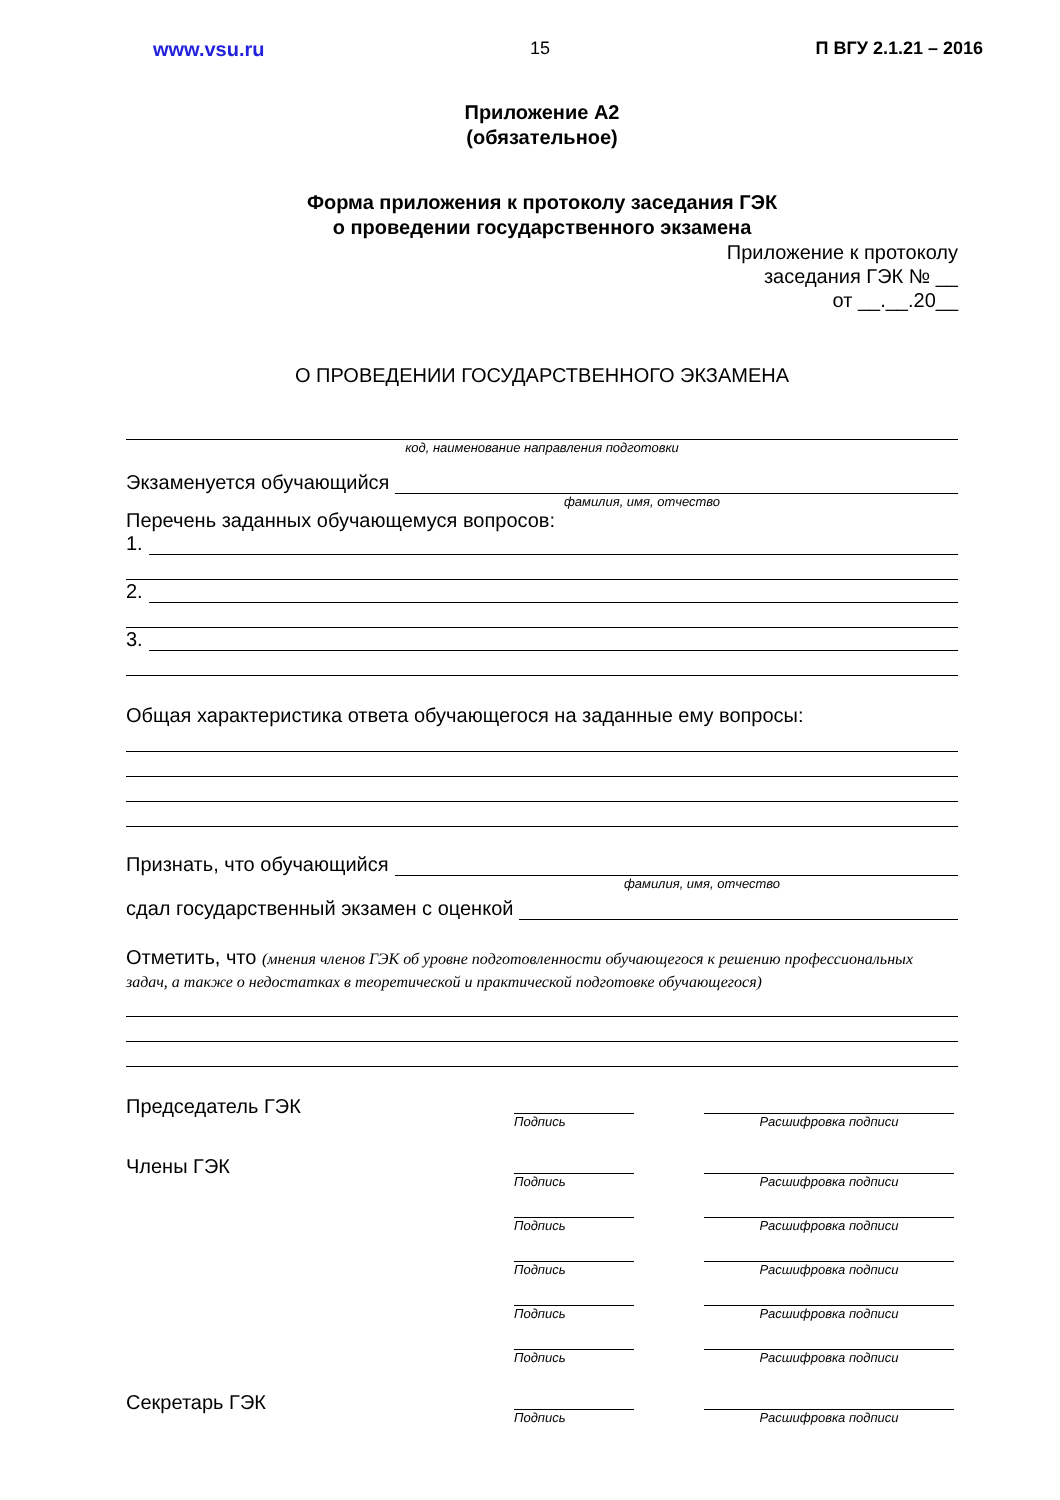www.vsu.ru 15 П ВГУ 2.1.21 – 2016
Приложение А2
(обязательное)
Форма приложения к протоколу заседания ГЭК
о проведении государственного экзамена
Приложение к протоколу
заседания ГЭК № __
от __.__.20__
О ПРОВЕДЕНИИ ГОСУДАРСТВЕННОГО ЭКЗАМЕНА
код, наименование направления подготовки
Экзаменуется обучающийся
фамилия, имя, отчество
Перечень заданных обучающемуся вопросов:
1.
2.
3.
Общая характеристика ответа обучающегося на заданные ему вопросы:
Признать, что обучающийся
фамилия, имя, отчество
сдал государственный экзамен с оценкой
Отметить, что (мнения членов ГЭК об уровне подготовленности обучающегося к решению профессиональных задач, а также о недостатках в теоретической и практической подготовке обучающегося)
Председатель ГЭК
Подпись Расшифровка подписи
Члены ГЭК
Подпись Расшифровка подписи
Подпись Расшифровка подписи
Подпись Расшифровка подписи
Подпись Расшифровка подписи
Подпись Расшифровка подписи
Секретарь ГЭК
Подпись Расшифровка подписи